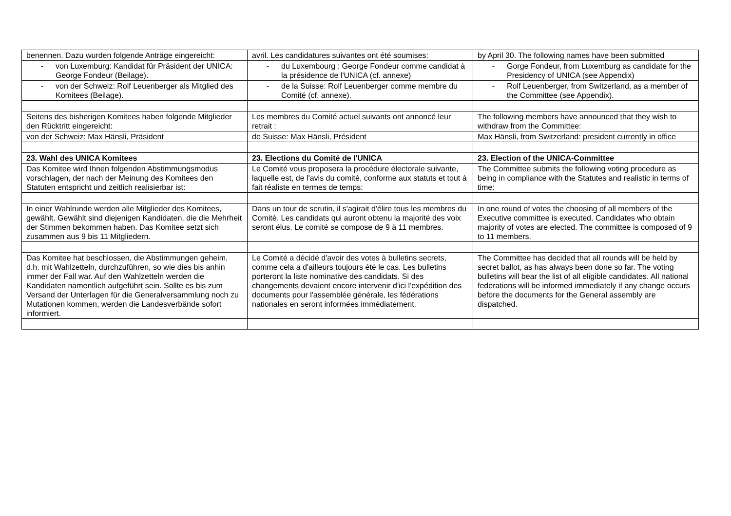| benennen. Dazu wurden folgende Anträge eingereicht: | avril. Les candidatures suivantes ont été soumises: | by April 30. The following names have been submitted |
| - von Luxemburg: Kandidat für Präsident der UNICA: George Fondeur (Beilage). | - du Luxembourg : George Fondeur comme candidat à la présidence de l'UNICA (cf. annexe) | - Gorge Fondeur, from Luxemburg as candidate for the Presidency of UNICA (see Appendix) |
| - von der Schweiz: Rolf Leuenberger als Mitglied des Komitees (Beilage). | - de la Suisse: Rolf Leuenberger comme membre du Comité (cf. annexe). | - Rolf Leuenberger, from Switzerland, as a member of the Committee (see Appendix). |
| Seitens des bisherigen Komitees haben folgende Mitglieder den Rücktritt eingereicht: | Les membres du Comité actuel suivants ont annoncé leur retrait : | The following members have announced that they wish to withdraw from the Committee: |
| von der Schweiz: Max Hänsli, Präsident | de Suisse: Max Hänsli, Président | Max Hänsli, from Switzerland: president currently in office |
| 23. Wahl des UNICA Komitees | 23. Elections du Comité de l'UNICA | 23. Election of the UNICA-Committee |
| Das Komitee wird Ihnen folgenden Abstimmungsmodus vorschlagen, der nach der Meinung des Komitees den Statuten entspricht und zeitlich realisierbar ist: | Le Comité vous proposera la procédure électorale suivante, laquelle est, de l'avis du comité, conforme aux statuts et tout à fait réaliste en termes de temps: | The Committee submits the following voting procedure as being in compliance with the Statutes and realistic in terms of time: |
| In einer Wahlrunde werden alle Mitglieder des Komitees, gewählt. Gewählt sind diejenigen Kandidaten, die die Mehrheit der Stimmen bekommen haben. Das Komitee setzt sich zusammen aus 9 bis 11 Mitgliedern. | Dans un tour de scrutin, il s'agirait d'élire tous les membres du Comité. Les candidats qui auront obtenu la majorité des voix seront élus. Le comité se compose de 9 à 11 membres. | In one round of votes the choosing of all members of the Executive committee is executed. Candidates who obtain majority of votes are elected. The committee is composed of 9 to 11 members. |
| Das Komitee hat beschlossen, die Abstimmungen geheim, d.h. mit Wahlzetteln, durchzuführen, so wie dies bis anhin immer der Fall war. Auf den Wahlzetteln werden die Kandidaten namentlich aufgeführt sein. Sollte es bis zum Versand der Unterlagen für die Generalversammlung noch zu Mutationen kommen, werden die Landesverbände sofort informiert. | Le Comité a décidé d'avoir des votes à bulletins secrets, comme cela a d'ailleurs toujours été le cas. Les bulletins porteront la liste nominative des candidats. Si des changements devaient encore intervenir d'ici l'expédition des documents pour l'assemblée générale, les fédérations nationales en seront informées immédiatement. | The Committee has decided that all rounds will be held by secret ballot, as has always been done so far. The voting bulletins will bear the list of all eligible candidates. All national federations will be informed immediately if any change occurs before the documents for the General assembly are dispatched. |